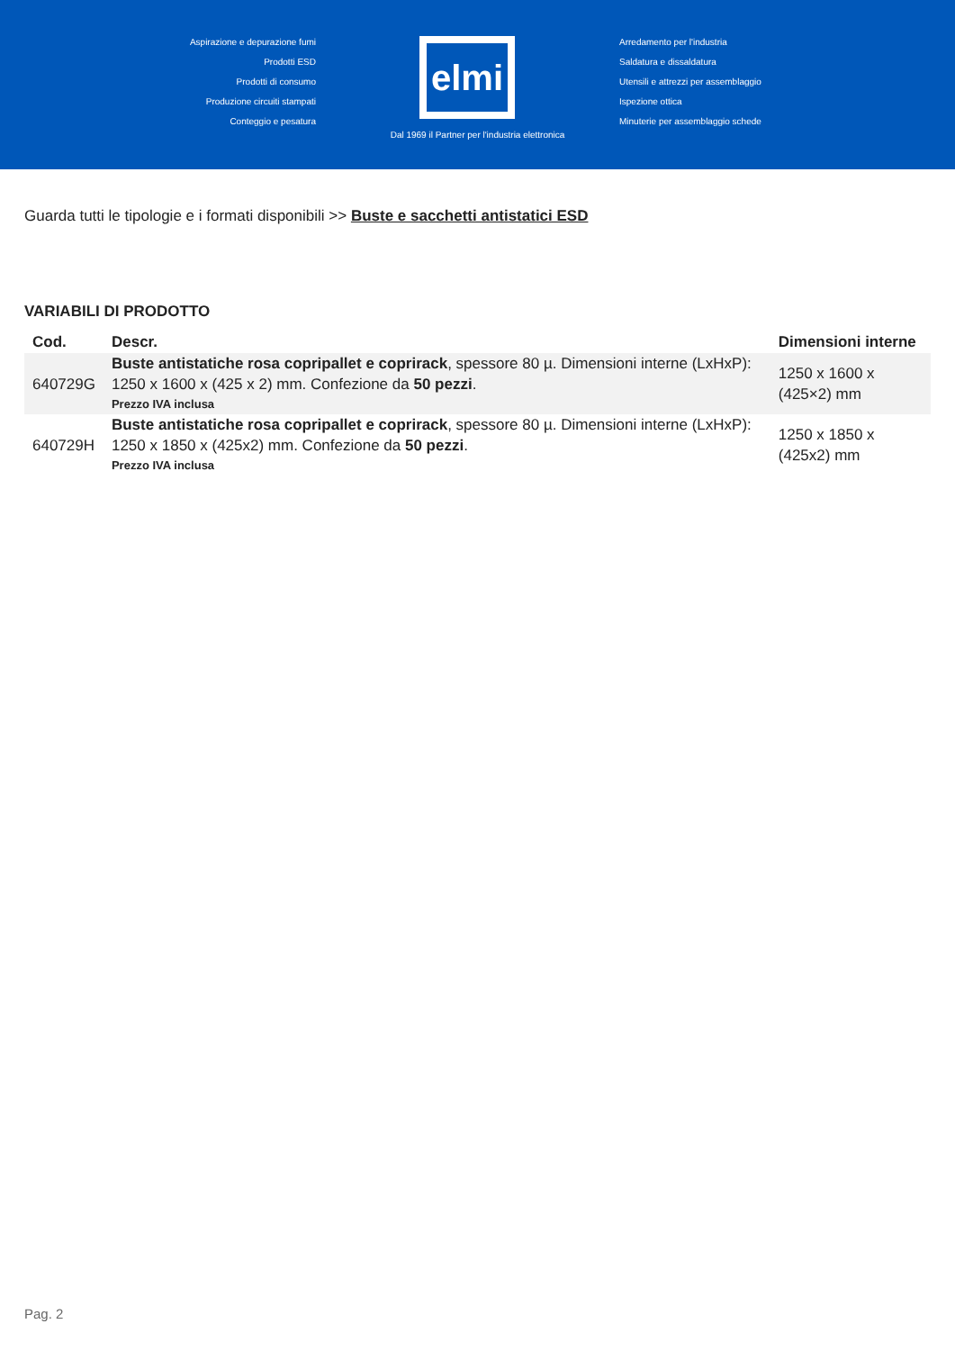Aspirazione e depurazione fumi
Prodotti ESD
Prodotti di consumo
Produzione circuiti stampati
Conteggio e pesatura
elmi
Arredamento per l'industria
Saldatura e dissaldatura
Utensili e attrezzi per assemblaggio
Ispezione ottica
Minuterie per assemblaggio schede
Dal 1969 il Partner per l'industria elettronica
Guarda tutti le tipologie e i formati disponibili >> Buste e sacchetti antistatici ESD
VARIABILI DI PRODOTTO
| Cod. | Descr. | Dimensioni interne |
| --- | --- | --- |
| 640729G | Buste antistatiche rosa copripallet e coprirack , spessore 80 µ. Dimensioni interne (LxHxP): 1250 x 1600 x (425 x 2) mm. Confezione da 50 pezzi . Prezzo IVA inclusa | 1250 x 1600 x (425×2) mm |
| 640729H | Buste antistatiche rosa copripallet e coprirack , spessore 80 µ. Dimensioni interne (LxHxP): 1250 x 1850 x (425x2) mm. Confezione da 50 pezzi . Prezzo IVA inclusa | 1250 x 1850 x (425x2) mm |
Pag. 2